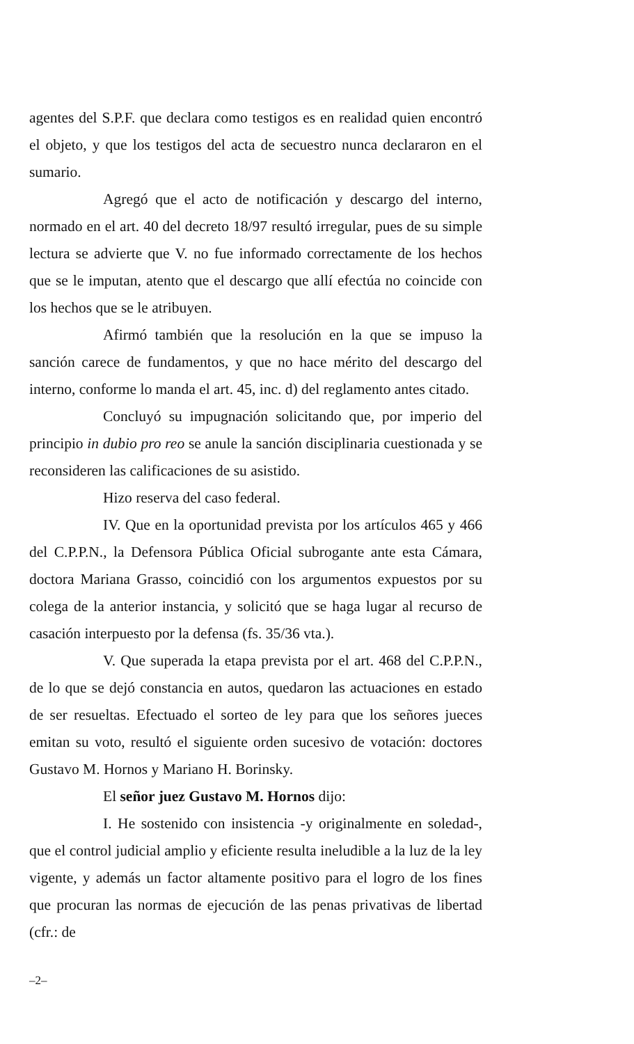agentes del S.P.F. que declara como testigos es en realidad quien encontró el objeto, y que los testigos del acta de secuestro nunca declararon en el sumario.
Agregó que el acto de notificación y descargo del interno, normado en el art. 40 del decreto 18/97 resultó irregular, pues de su simple lectura se advierte que V. no fue informado correctamente de los hechos que se le imputan, atento que el descargo que allí efectúa no coincide con los hechos que se le atribuyen.
Afirmó también que la resolución en la que se impuso la sanción carece de fundamentos, y que no hace mérito del descargo del interno, conforme lo manda el art. 45, inc. d) del reglamento antes citado.
Concluyó su impugnación solicitando que, por imperio del principio in dubio pro reo se anule la sanción disciplinaria cuestionada y se reconsideren las calificaciones de su asistido.
Hizo reserva del caso federal.
IV. Que en la oportunidad prevista por los artículos 465 y 466 del C.P.P.N., la Defensora Pública Oficial subrogante ante esta Cámara, doctora Mariana Grasso, coincidió con los argumentos expuestos por su colega de la anterior instancia, y solicitó que se haga lugar al recurso de casación interpuesto por la defensa (fs. 35/36 vta.).
V. Que superada la etapa prevista por el art. 468 del C.P.P.N., de lo que se dejó constancia en autos, quedaron las actuaciones en estado de ser resueltas. Efectuado el sorteo de ley para que los señores jueces emitan su voto, resultó el siguiente orden sucesivo de votación: doctores Gustavo M. Hornos y Mariano H. Borinsky.
El señor juez Gustavo M. Hornos dijo:
I. He sostenido con insistencia -y originalmente en soledad-, que el control judicial amplio y eficiente resulta ineludible a la luz de la ley vigente, y además un factor altamente positivo para el logro de los fines que procuran las normas de ejecución de las penas privativas de libertad (cfr.: de
–2–